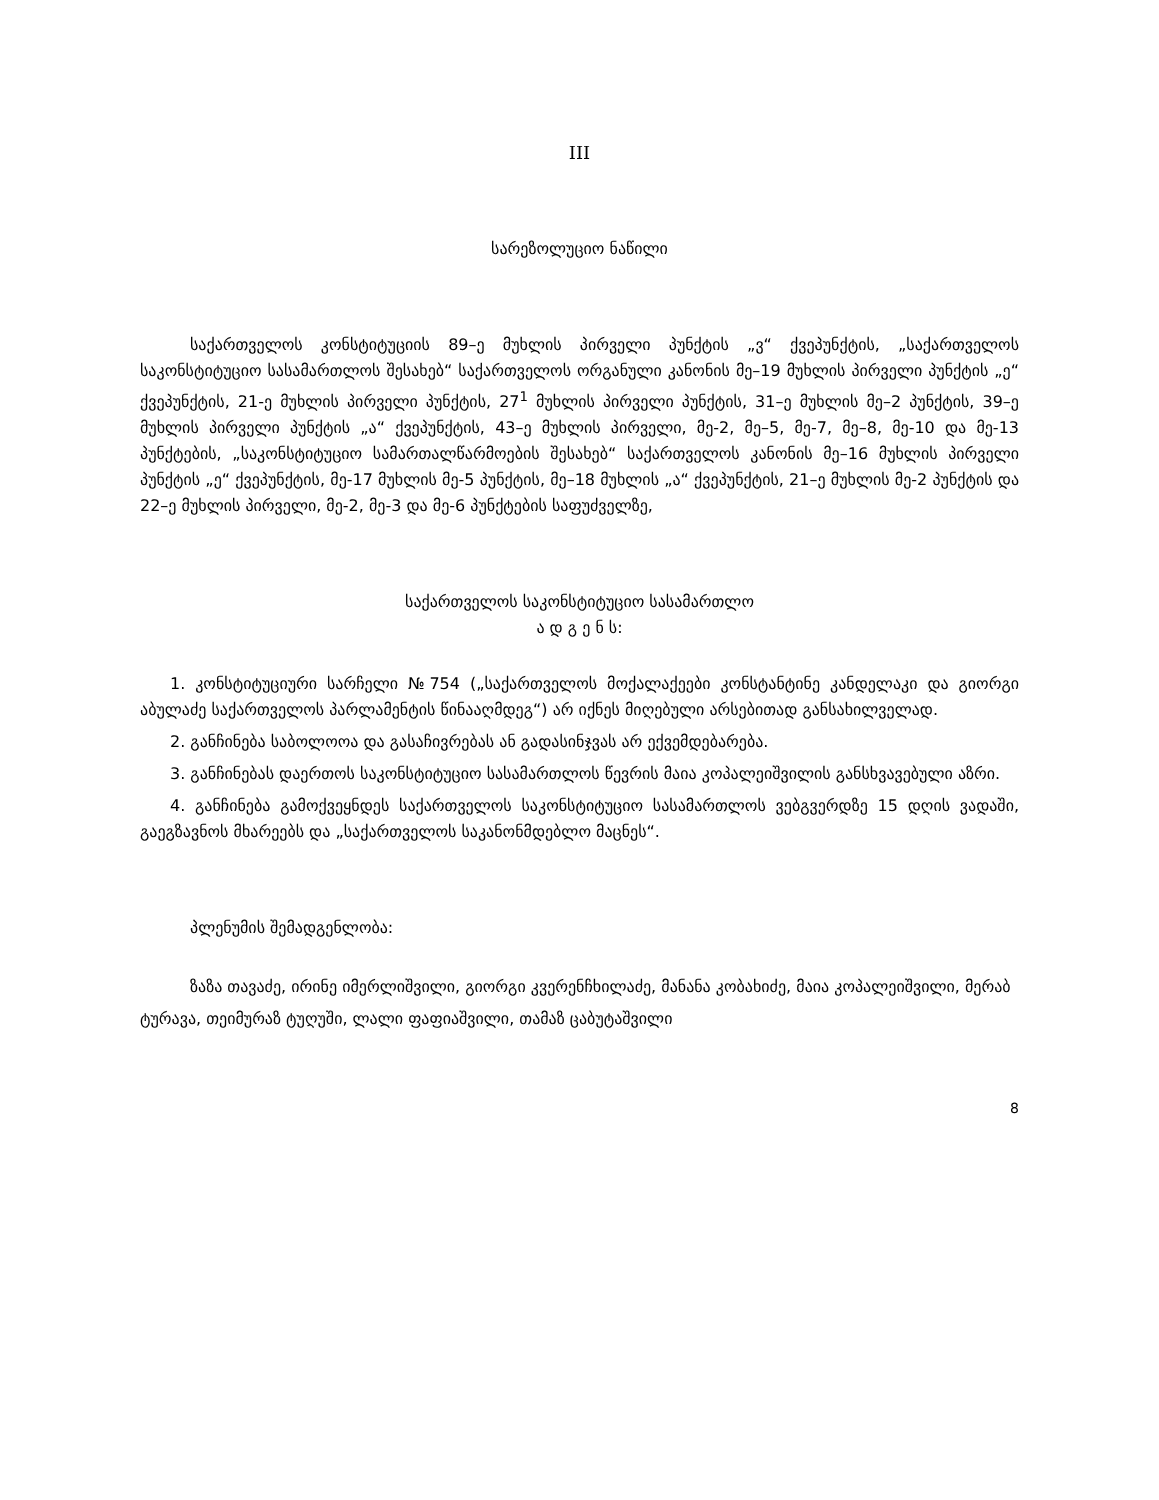III
სარეზოლუციო ნაწილი
საქართველოს კონსტიტუციის 89–ე მუხლის პირველი პუნქტის „ვ“ ქვეპუნქტის, „საქართველოს საკონსტიტუციო სასამართლოს შესახებ“ საქართველოს ორგანული კანონის მე–19 მუხლის პირველი პუნქტის „ე“ ქვეპუნქტის, 21-ე მუხლის პირველი პუნქტის, 27<sup>1</sup> მუხლის პირველი პუნქტის, 31–ე მუხლის მე–2 პუნქტის, 39–ე მუხლის პირველი პუნქტის „ა“ ქვეპუნქტის, 43–ე მუხლის პირველი, მე-2, მე–5, მე-7, მე–8, მე-10 და მე-13 პუნქტების, „საკონსტიტუციო სამართალწარმოების შესახებ“ საქართველოს კანონის მე–16 მუხლის პირველი პუნქტის „ე“ ქვეპუნქტის, მე-17 მუხლის მე-5 პუნქტის, მე–18 მუხლის „ა“ ქვეპუნქტის, 21–ე მუხლის მე-2 პუნქტის და 22–ე მუხლის პირველი, მე-2, მე-3 და მე-6 პუნქტების საფუძველზე,
საქართველოს საკონსტიტუციო სასამართლო
ა დ გ ე ნ ს:
1. კონსტიტუციური სარჩელი №754 („საქართველოს მოქალაქეები კონსტანტინე კანდელაკი და გიორგი აბულაძე საქართველოს პარლამენტის წინააღმდეგ“) არ იქნეს მიღებული არსებითად განსახილველად.
2. განჩინება საბოლოოა და გასაჩივრებას ან გადასინჯვას არ ექვემდებარება.
3. განჩინებას დაერთოს საკონსტიტუციო სასამართლოს წევრის მაია კოპალეიშვილის განსხვავებული აზრი.
4. განჩინება გამოქვეყნდეს საქართველოს საკონსტიტუციო სასამართლოს ვებგვერდზე 15 დღის ვადაში, გაეგზავნოს მხარეებს და „საქართველოს საკანონმდებლო მაცნეს“.
პლენუმის შემადგენლობა:
ზაზა თავაძე, ირინე იმერლიშვილი, გიორგი კვერენჩხილაძე, მანანა კობახიძე, მაია კოპალეიშვილი, მერაბ ტურავა, თეიმურაზ ტუღუში, ლალი ფაფიაშვილი, თამაზ ცაბუტაშვილი
8